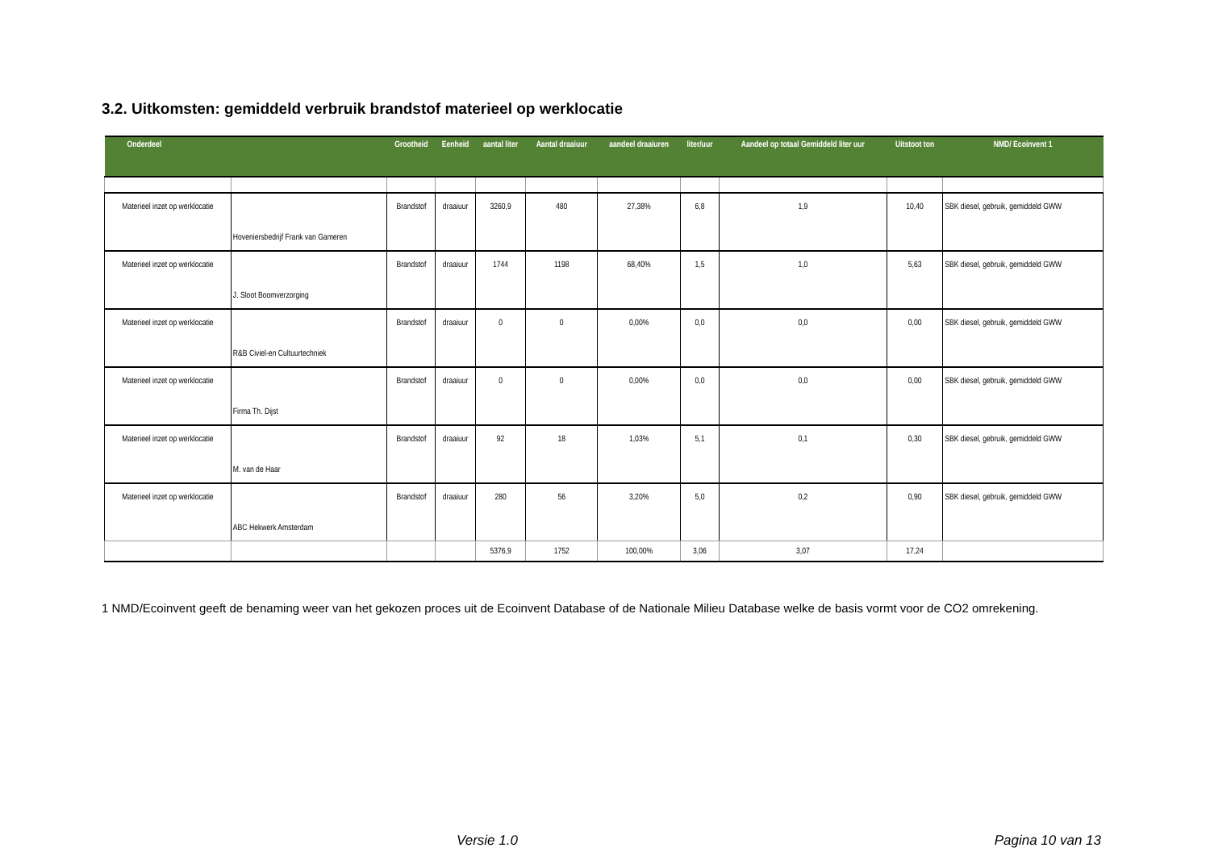3.2. Uitkomsten: gemiddeld verbruik brandstof materieel op werklocatie
| Onderdeel | | Grootheid | Eenheid | aantal liter | Aantal draaiuur | aandeel draaiuren | liter/uur | Aandeel op totaal Gemiddeld liter uur | Uitstoot ton | NMD/ Ecoinvent 1 |
| --- | --- | --- | --- | --- | --- | --- | --- | --- | --- | --- |
| Materieel inzet op werklocatie | Hoveniersbedrijf Frank van Gameren | Brandstof | draaiuur | 3260,9 | 480 | 27,38% | 6,8 | 1,9 | 10,40 | SBK diesel, gebruik, gemiddeld GWW |
| Materieel inzet op werklocatie | J. Sloot Boomverzorging | Brandstof | draaiuur | 1744 | 1198 | 68,40% | 1,5 | 1,0 | 5,63 | SBK diesel, gebruik, gemiddeld GWW |
| Materieel inzet op werklocatie | R&B Civiel-en Cultuurtechniek | Brandstof | draaiuur | 0 | 0 | 0,00% | 0,0 | 0,0 | 0,00 | SBK diesel, gebruik, gemiddeld GWW |
| Materieel inzet op werklocatie | Firma Th. Dijst | Brandstof | draaiuur | 0 | 0 | 0,00% | 0,0 | 0,0 | 0,00 | SBK diesel, gebruik, gemiddeld GWW |
| Materieel inzet op werklocatie | M. van de Haar | Brandstof | draaiuur | 92 | 18 | 1,03% | 5,1 | 0,1 | 0,30 | SBK diesel, gebruik, gemiddeld GWW |
| Materieel inzet op werklocatie | ABC Hekwerk Amsterdam | Brandstof | draaiuur | 280 | 56 | 3,20% | 5,0 | 0,2 | 0,90 | SBK diesel, gebruik, gemiddeld GWW |
| | | | | 5376,9 | 1752 | 100,00% | 3,06 | 3,07 | 17,24 | |
1 NMD/Ecoinvent geeft de benaming weer van het gekozen proces uit de Ecoinvent Database of de Nationale Milieu Database welke de basis vormt voor de CO2 omrekening.
Versie 1.0 Pagina 10 van 13